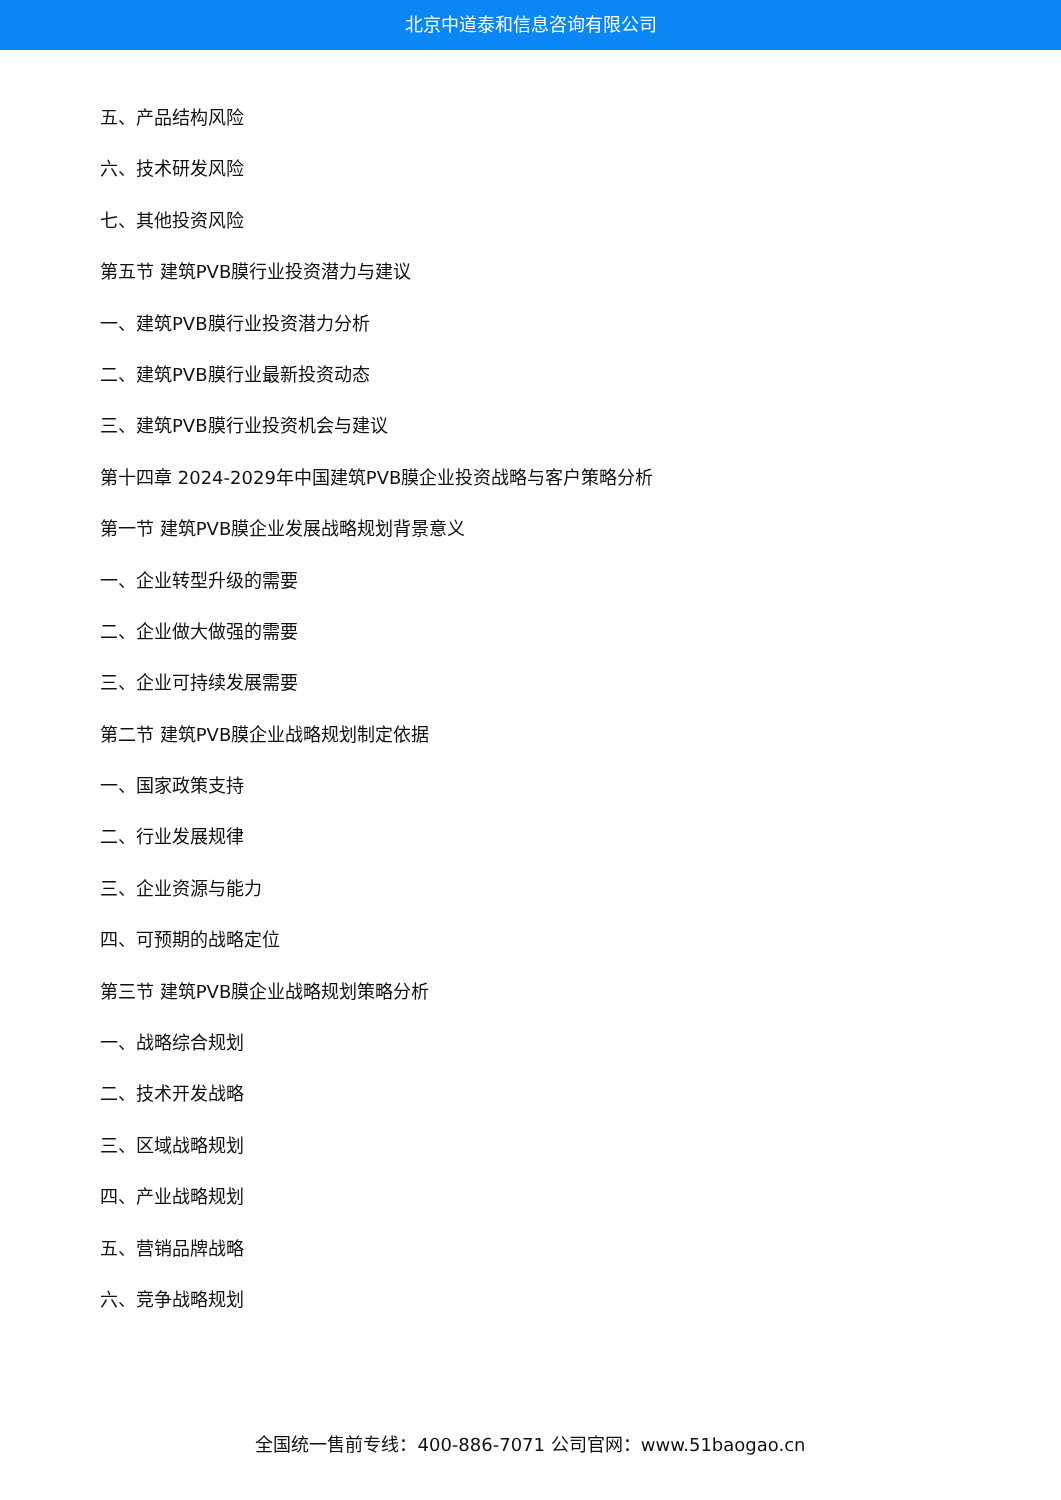北京中道泰和信息咨询有限公司
五、产品结构风险
六、技术研发风险
七、其他投资风险
第五节 建筑PVB膜行业投资潜力与建议
一、建筑PVB膜行业投资潜力分析
二、建筑PVB膜行业最新投资动态
三、建筑PVB膜行业投资机会与建议
第十四章 2024-2029年中国建筑PVB膜企业投资战略与客户策略分析
第一节 建筑PVB膜企业发展战略规划背景意义
一、企业转型升级的需要
二、企业做大做强的需要
三、企业可持续发展需要
第二节 建筑PVB膜企业战略规划制定依据
一、国家政策支持
二、行业发展规律
三、企业资源与能力
四、可预期的战略定位
第三节 建筑PVB膜企业战略规划策略分析
一、战略综合规划
二、技术开发战略
三、区域战略规划
四、产业战略规划
五、营销品牌战略
六、竞争战略规划
全国统一售前专线：400-886-7071 公司官网：www.51baogao.cn